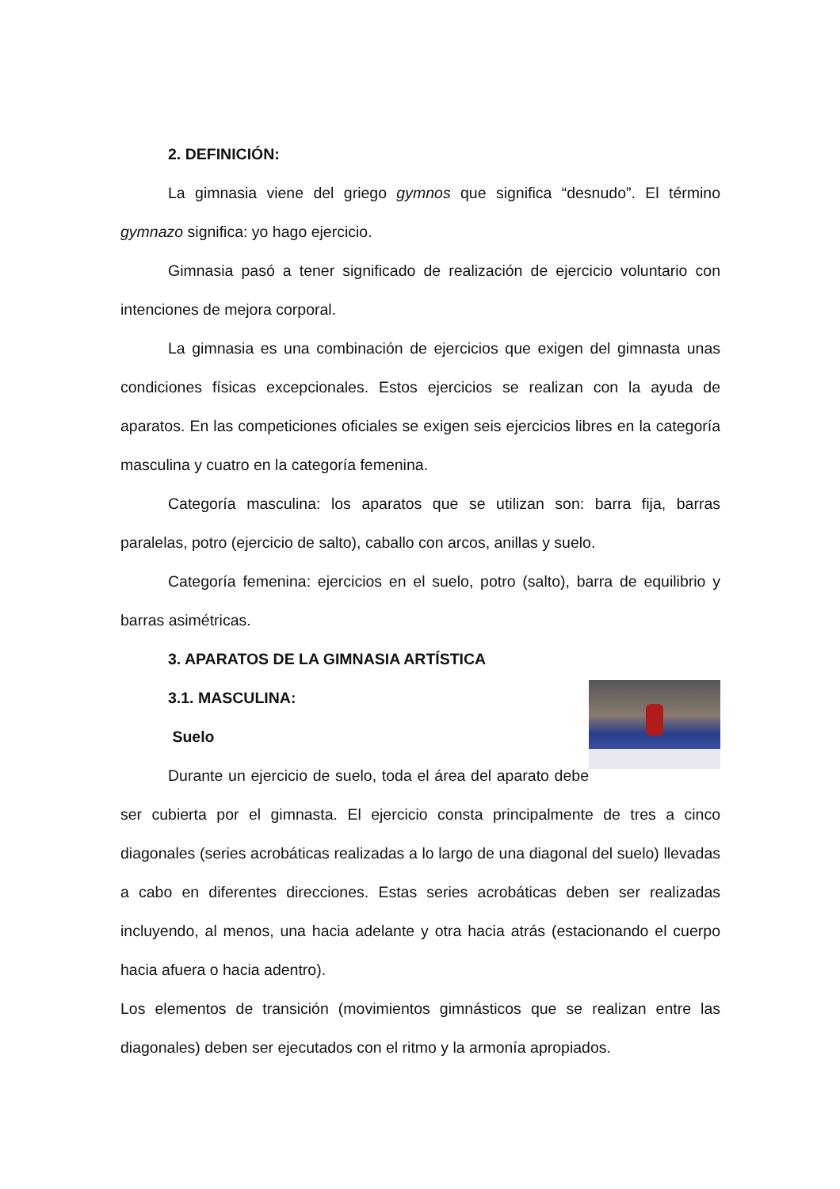2. DEFINICIÓN:
La gimnasia viene del griego gymnos que significa “desnudo”. El término gymnazo significa: yo hago ejercicio.
Gimnasia pasó a tener significado de realización de ejercicio voluntario con intenciones de mejora corporal.
La gimnasia es una combinación de ejercicios que exigen del gimnasta unas condiciones físicas excepcionales. Estos ejercicios se realizan con la ayuda de aparatos. En las competiciones oficiales se exigen seis ejercicios libres en la categoría masculina y cuatro en la categoría femenina.
Categoría masculina: los aparatos que se utilizan son: barra fija, barras paralelas, potro (ejercicio de salto), caballo con arcos, anillas y suelo.
Categoría femenina: ejercicios en el suelo, potro (salto), barra de equilibrio y barras asimétricas.
3. APARATOS DE LA GIMNASIA ARTÍSTICA
3.1. MASCULINA:
Suelo
Durante un ejercicio de suelo, toda el área del aparato debe ser cubierta por el gimnasta. El ejercicio consta principalmente de tres a cinco diagonales (series acrobáticas realizadas a lo largo de una diagonal del suelo) llevadas a cabo en diferentes direcciones. Estas series acrobáticas deben ser realizadas incluyendo, al menos, una hacia adelante y otra hacia atrás (estacionando el cuerpo hacia afuera o hacia adentro).
Los elementos de transición (movimientos gimnásticos que se realizan entre las diagonales) deben ser ejecutados con el ritmo y la armonía apropiados.